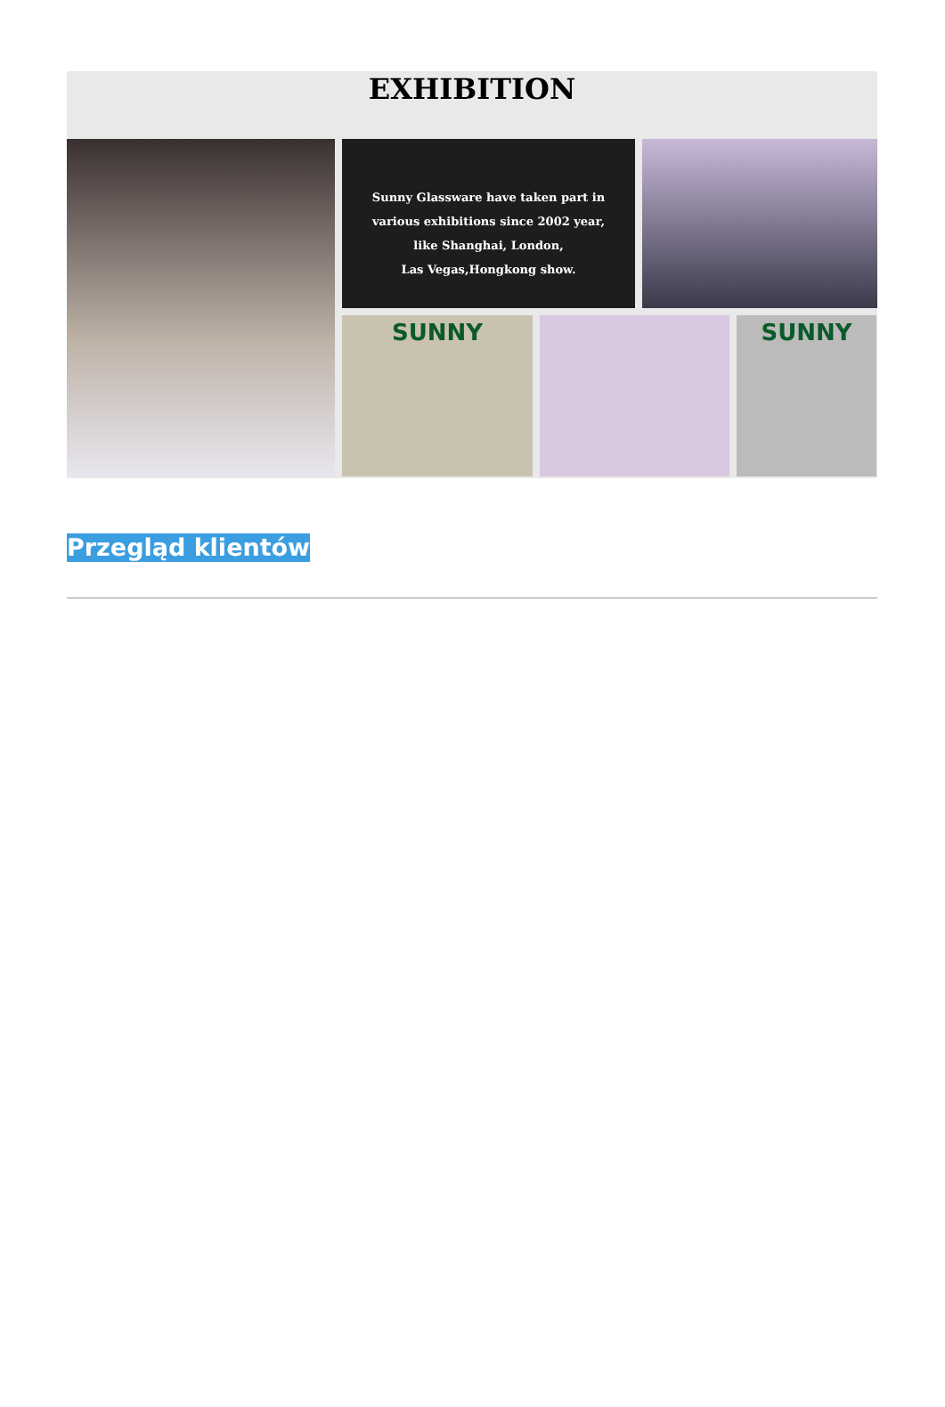EXHIBITION
Sunny Glassware have taken part in
various exhibitions since 2002 year,
like Shanghai, London,
Las Vegas,Hongkong show.
SUNNY
SUNNY
Przegląd klientów